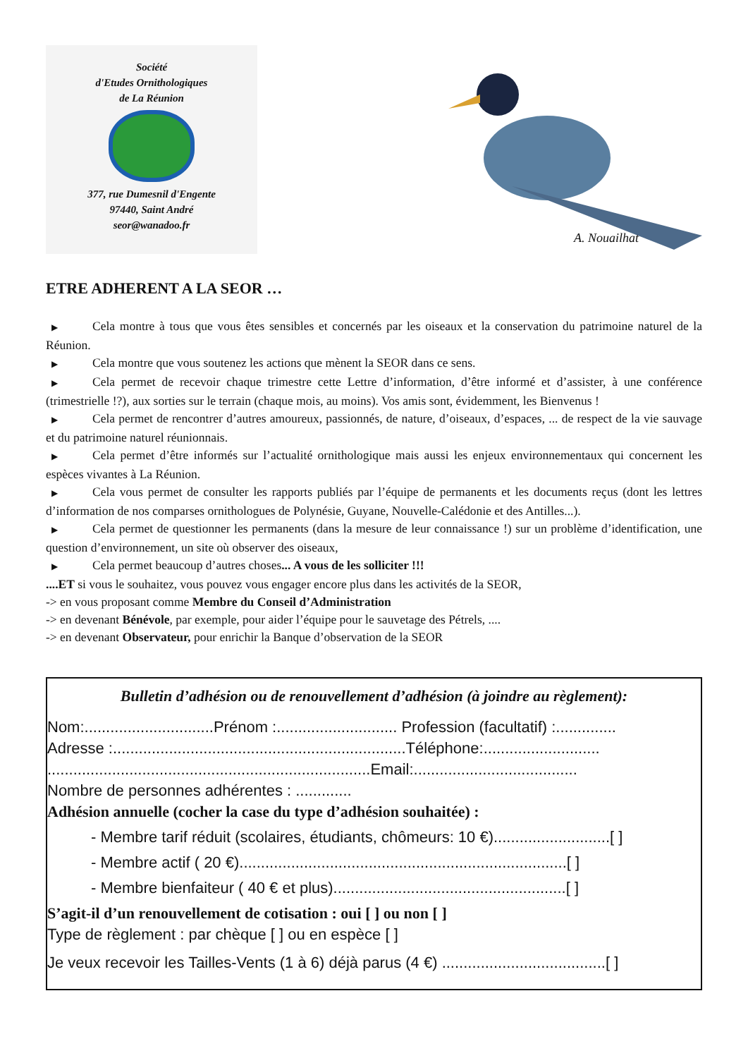Société
d'Etudes Ornithologiques
de La Réunion
377, rue Dumesnil d'Engente
97440, Saint André
seor@wanadoo.fr
A. Nouailhat
ETRE ADHERENT A LA SEOR …
▶ Cela montre à tous que vous êtes sensibles et concernés par les oiseaux et la conservation du patrimoine naturel de la Réunion.
▶ Cela montre que vous soutenez les actions que mènent la SEOR dans ce sens.
▶ Cela permet de recevoir chaque trimestre cette Lettre d’information, d’être informé et d’assister, à une conférence (trimestrielle !?), aux sorties sur le terrain (chaque mois, au moins). Vos amis sont, évidemment, les Bienvenus !
▶ Cela permet de rencontrer d’autres amoureux, passionnés, de nature, d’oiseaux, d’espaces, ... de respect de la vie sauvage et du patrimoine naturel réunionnais.
▶ Cela permet d’être informés sur l’actualité ornithologique mais aussi les enjeux environnementaux qui concernent les espèces vivantes à La Réunion.
▶ Cela vous permet de consulter les rapports publiés par l’équipe de permanents et les documents reçus (dont les lettres d’information de nos comparses ornithologues de Polynésie, Guyane, Nouvelle-Calédonie et des Antilles...).
▶ Cela permet de questionner les permanents (dans la mesure de leur connaissance !) sur un problème d’identification, une question d’environnement, un site où observer des oiseaux,
▶ Cela permet beaucoup d’autres choses... A vous de les solliciter !!!
....ET si vous le souhaitez, vous pouvez vous engager encore plus dans les activités de la SEOR,
-> en vous proposant comme Membre du Conseil d’Administration
-> en devenant Bénévole, par exemple, pour aider l’équipe pour le sauvetage des Pétrels, ....
-> en devenant Observateur, pour enrichir la Banque d’observation de la SEOR
Bulletin d’adhésion ou de renouvellement d’adhésion (à joindre au règlement):
Nom:..............................Prénom :............................ Profession (facultatif) :..............
Adresse :....................................................................Téléphone:...........................
...........................................................................Email:......................................
Nombre de personnes adhérentes : .............
Adhésion annuelle (cocher la case du type d’adhésion souhaitée) :
- Membre tarif réduit (scolaires, étudiants, chômeurs: 10 €)...........................[ ]
- Membre actif ( 20 €)............................................................................[ ]
- Membre bienfaiteur ( 40 € et plus)......................................................[ ]
S’agit-il d’un renouvellement de cotisation : oui [ ] ou non [ ]
Type de règlement : par chèque [ ] ou en espèce [ ]
Je veux recevoir les Tailles-Vents (1 à 6) déjà parus (4 €) ......................................[ ]